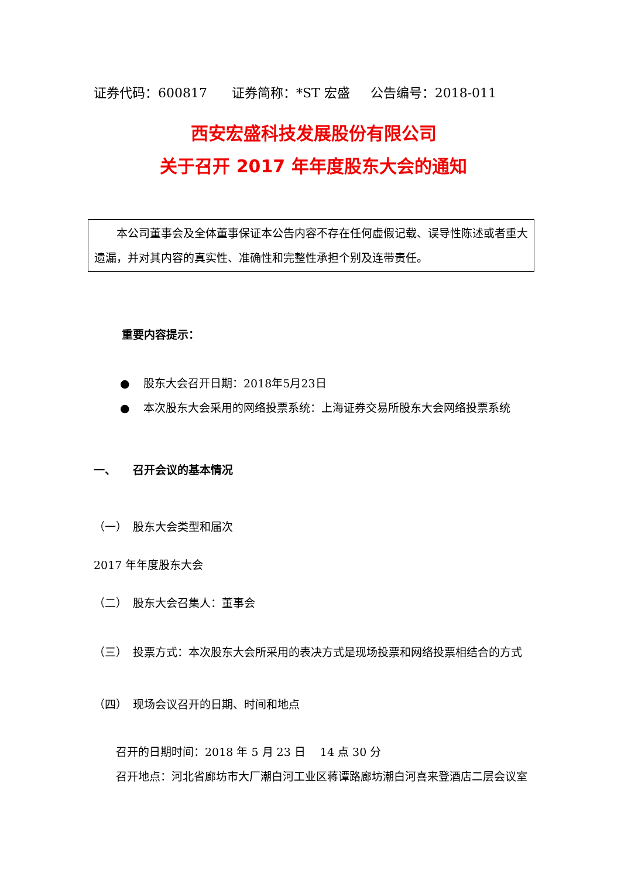证券代码：600817 证券简称：*ST 宏盛 公告编号：2018-011
西安宏盛科技发展股份有限公司
关于召开 2017 年年度股东大会的通知
　　本公司董事会及全体董事保证本公告内容不存在任何虚假记载、误导性陈述或者重大遗漏，并对其内容的真实性、准确性和完整性承担个别及连带责任。
重要内容提示：
● 股东大会召开日期：2018年5月23日
● 本次股东大会采用的网络投票系统：上海证券交易所股东大会网络投票系统
一、　　召开会议的基本情况
（一）　股东大会类型和届次
2017 年年度股东大会
（二）　股东大会召集人：董事会
（三）　投票方式：本次股东大会所采用的表决方式是现场投票和网络投票相结合的方式
（四）　现场会议召开的日期、时间和地点
召开的日期时间：2018 年 5 月 23 日　 14 点 30 分
召开地点：河北省廊坊市大厂潮白河工业区蒋谭路廊坊潮白河喜来登酒店二层会议室